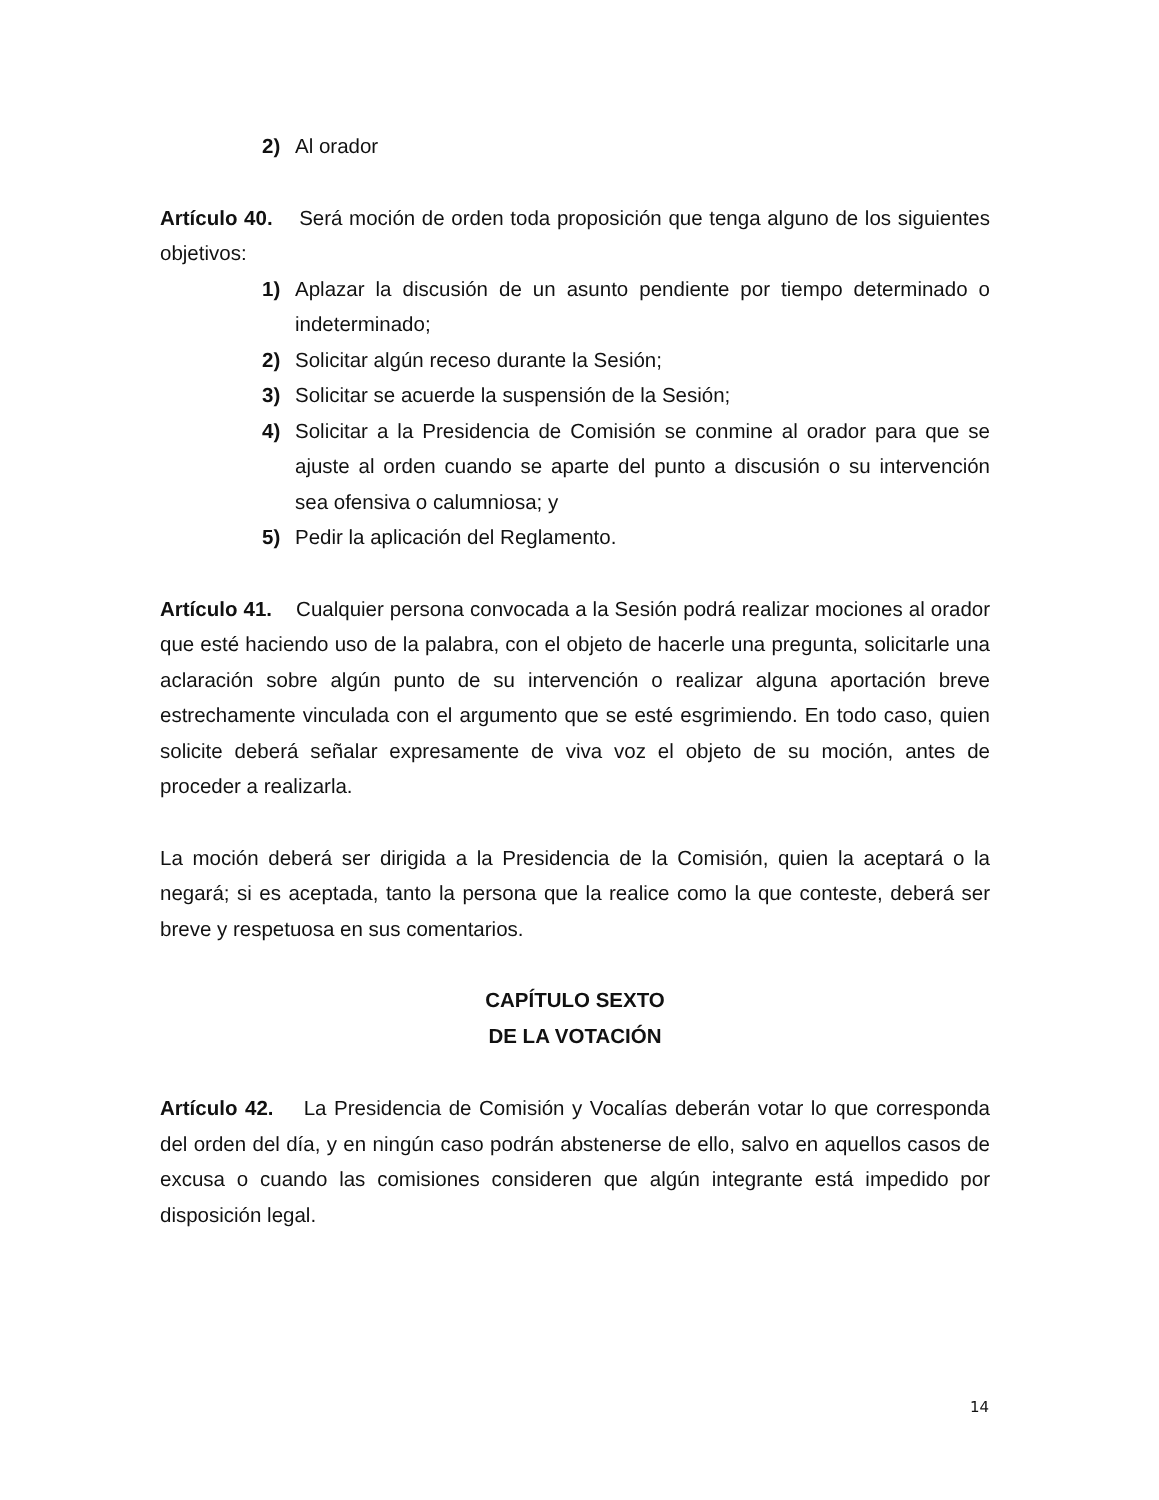2) Al orador
Artículo 40. Será moción de orden toda proposición que tenga alguno de los siguientes objetivos:
1) Aplazar la discusión de un asunto pendiente por tiempo determinado o indeterminado;
2) Solicitar algún receso durante la Sesión;
3) Solicitar se acuerde la suspensión de la Sesión;
4) Solicitar a la Presidencia de Comisión se conmine al orador para que se ajuste al orden cuando se aparte del punto a discusión o su intervención sea ofensiva o calumniosa; y
5) Pedir la aplicación del Reglamento.
Artículo 41. Cualquier persona convocada a la Sesión podrá realizar mociones al orador que esté haciendo uso de la palabra, con el objeto de hacerle una pregunta, solicitarle una aclaración sobre algún punto de su intervención o realizar alguna aportación breve estrechamente vinculada con el argumento que se esté esgrimiendo. En todo caso, quien solicite deberá señalar expresamente de viva voz el objeto de su moción, antes de proceder a realizarla.
La moción deberá ser dirigida a la Presidencia de la Comisión, quien la aceptará o la negará; si es aceptada, tanto la persona que la realice como la que conteste, deberá ser breve y respetuosa en sus comentarios.
CAPÍTULO SEXTO
DE LA VOTACIÓN
Artículo 42. La Presidencia de Comisión y Vocalías deberán votar lo que corresponda del orden del día, y en ningún caso podrán abstenerse de ello, salvo en aquellos casos de excusa o cuando las comisiones consideren que algún integrante está impedido por disposición legal.
14